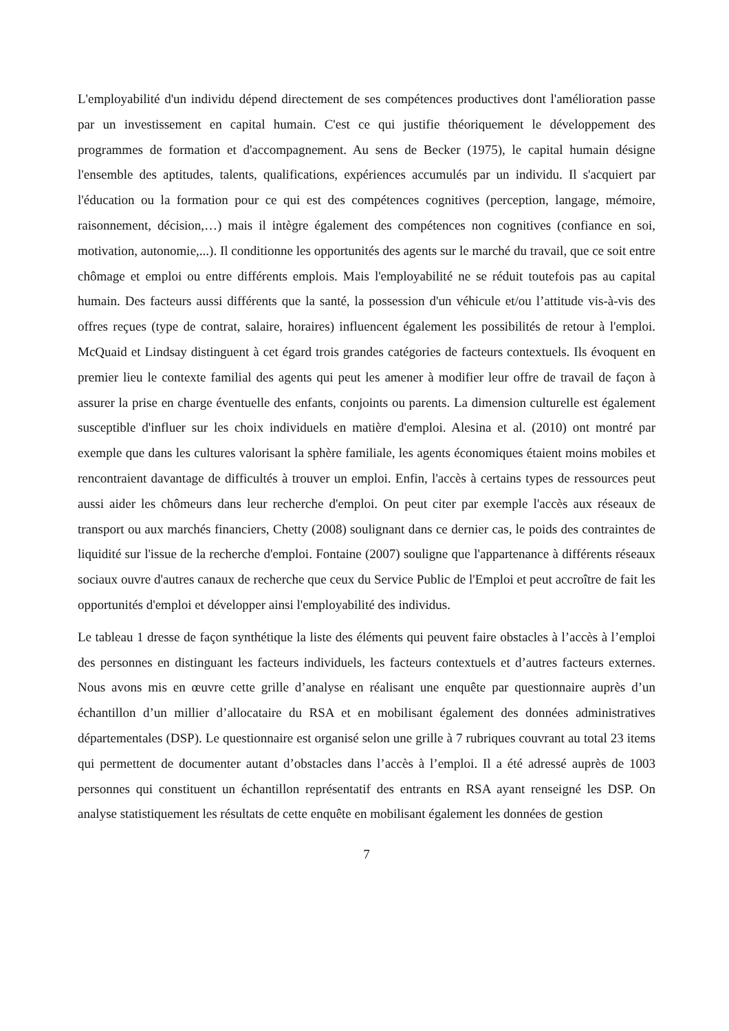L'employabilité d'un individu dépend directement de ses compétences productives dont l'amélioration passe par un investissement en capital humain. C'est ce qui justifie théoriquement le développement des programmes de formation et d'accompagnement. Au sens de Becker (1975), le capital humain désigne l'ensemble des aptitudes, talents, qualifications, expériences accumulés par un individu. Il s'acquiert par l'éducation ou la formation pour ce qui est des compétences cognitives (perception, langage, mémoire, raisonnement, décision,…) mais il intègre également des compétences non cognitives (confiance en soi, motivation, autonomie,...). Il conditionne les opportunités des agents sur le marché du travail, que ce soit entre chômage et emploi ou entre différents emplois. Mais l'employabilité ne se réduit toutefois pas au capital humain. Des facteurs aussi différents que la santé, la possession d'un véhicule et/ou l’attitude vis-à-vis des offres reçues (type de contrat, salaire, horaires) influencent également les possibilités de retour à l'emploi. McQuaid et Lindsay distinguent à cet égard trois grandes catégories de facteurs contextuels. Ils évoquent en premier lieu le contexte familial des agents qui peut les amener à modifier leur offre de travail de façon à assurer la prise en charge éventuelle des enfants, conjoints ou parents. La dimension culturelle est également susceptible d'influer sur les choix individuels en matière d'emploi. Alesina et al. (2010) ont montré par exemple que dans les cultures valorisant la sphère familiale, les agents économiques étaient moins mobiles et rencontraient davantage de difficultés à trouver un emploi. Enfin, l'accès à certains types de ressources peut aussi aider les chômeurs dans leur recherche d'emploi. On peut citer par exemple l'accès aux réseaux de transport ou aux marchés financiers, Chetty (2008) soulignant dans ce dernier cas, le poids des contraintes de liquidité sur l'issue de la recherche d'emploi. Fontaine (2007) souligne que l'appartenance à différents réseaux sociaux ouvre d'autres canaux de recherche que ceux du Service Public de l'Emploi et peut accroître de fait les opportunités d'emploi et développer ainsi l'employabilité des individus.
Le tableau 1 dresse de façon synthétique la liste des éléments qui peuvent faire obstacles à l’accès à l’emploi des personnes en distinguant les facteurs individuels, les facteurs contextuels et d’autres facteurs externes. Nous avons mis en œuvre cette grille d’analyse en réalisant une enquête par questionnaire auprès d’un échantillon d’un millier d’allocataire du RSA et en mobilisant également des données administratives départementales (DSP). Le questionnaire est organisé selon une grille à 7 rubriques couvrant au total 23 items qui permettent de documenter autant d’obstacles dans l’accès à l’emploi. Il a été adressé auprès de 1003 personnes qui constituent un échantillon représentatif des entrants en RSA ayant renseigné les DSP. On analyse statistiquement les résultats de cette enquête en mobilisant également les données de gestion
7